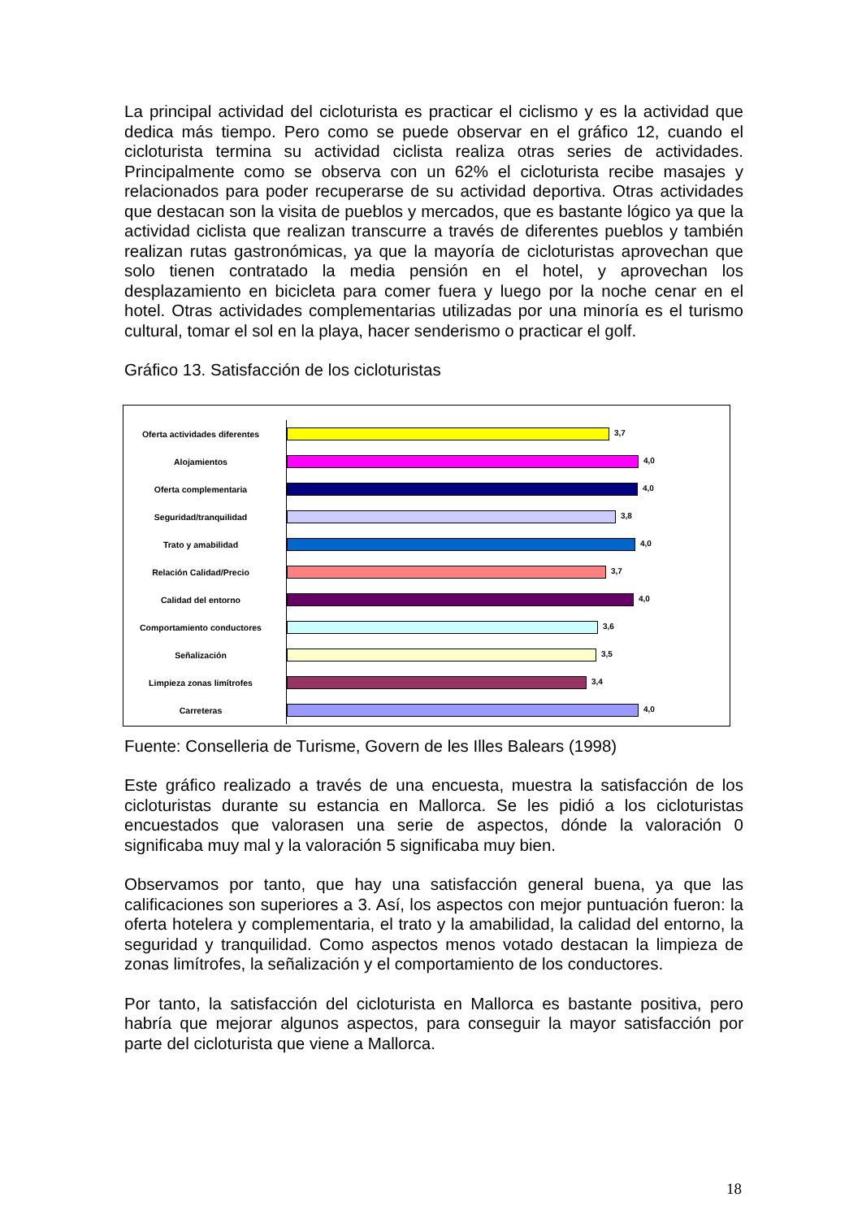La principal actividad del cicloturista es practicar el ciclismo y es la actividad que dedica más tiempo. Pero como se puede observar en el gráfico 12, cuando el cicloturista termina su actividad ciclista realiza otras series de actividades. Principalmente como se observa con un 62% el cicloturista recibe masajes y relacionados para poder recuperarse de su actividad deportiva. Otras actividades que destacan son la visita de pueblos y mercados, que es bastante lógico ya que la actividad ciclista que realizan transcurre a través de diferentes pueblos y también realizan rutas gastronómicas, ya que la mayoría de cicloturistas aprovechan que solo tienen contratado la media pensión en el hotel, y aprovechan los desplazamiento en bicicleta para comer fuera y luego por la noche cenar en el hotel. Otras actividades complementarias utilizadas por una minoría es el turismo cultural, tomar el sol en la playa, hacer senderismo o practicar el golf.
Gráfico 13. Satisfacción de los cicloturistas
Oferta actividades diferentes
3,7
Alojamientos
4,0
Oferta complementaria
4,0
Seguridad/tranquilidad
3,8
Trato y amabilidad
4,0
Relación Calidad/Precio
3,7
Calidad del entorno
4,0
Comportamiento conductores
3,6
Señalización
3,5
Limpieza zonas limítrofes
3,4
Carreteras
4,0
Fuente: Conselleria de Turisme, Govern de les Illes Balears (1998)
Este gráfico realizado a través de una encuesta, muestra la satisfacción de los cicloturistas durante su estancia en Mallorca. Se les pidió a los cicloturistas encuestados que valorasen una serie de aspectos, dónde la valoración 0 significaba muy mal y la valoración 5 significaba muy bien.
Observamos por tanto, que hay una satisfacción general buena, ya que las calificaciones son superiores a 3. Así, los aspectos con mejor puntuación fueron: la oferta hotelera y complementaria, el trato y la amabilidad, la calidad del entorno, la seguridad y tranquilidad. Como aspectos menos votado destacan la limpieza de zonas limítrofes, la señalización y el comportamiento de los conductores.
Por tanto, la satisfacción del cicloturista en Mallorca es bastante positiva, pero habría que mejorar algunos aspectos, para conseguir la mayor satisfacción por parte del cicloturista que viene a Mallorca.
18